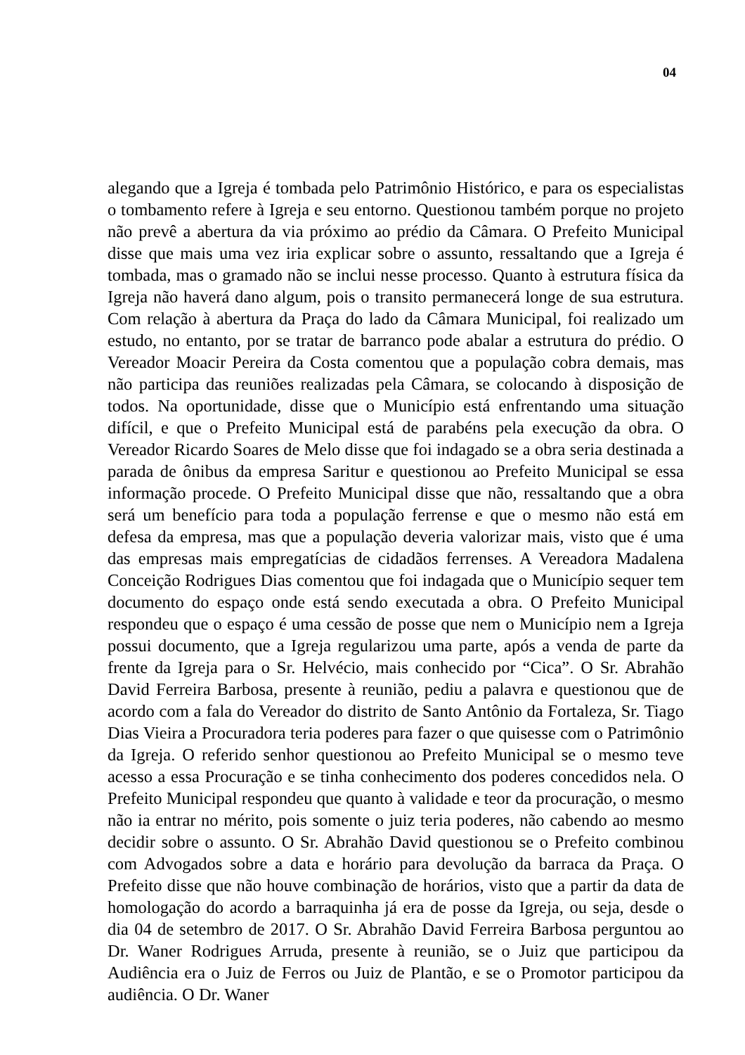04
alegando que a Igreja é tombada pelo Patrimônio Histórico, e para os especialistas o tombamento refere à Igreja e seu entorno. Questionou também porque no projeto não prevê a abertura da via próximo ao prédio da Câmara. O Prefeito Municipal disse que mais uma vez iria explicar sobre o assunto, ressaltando que a Igreja é tombada, mas o gramado não se inclui nesse processo. Quanto à estrutura física da Igreja não haverá dano algum, pois o transito permanecerá longe de sua estrutura. Com relação à abertura da Praça do lado da Câmara Municipal, foi realizado um estudo, no entanto, por se tratar de barranco pode abalar a estrutura do prédio. O Vereador Moacir Pereira da Costa comentou que a população cobra demais, mas não participa das reuniões realizadas pela Câmara, se colocando à disposição de todos. Na oportunidade, disse que o Município está enfrentando uma situação difícil, e que o Prefeito Municipal está de parabéns pela execução da obra. O Vereador Ricardo Soares de Melo disse que foi indagado se a obra seria destinada a parada de ônibus da empresa Saritur e questionou ao Prefeito Municipal se essa informação procede. O Prefeito Municipal disse que não, ressaltando que a obra será um benefício para toda a população ferrense e que o mesmo não está em defesa da empresa, mas que a população deveria valorizar mais, visto que é uma das empresas mais empregatícias de cidadãos ferrenses. A Vereadora Madalena Conceição Rodrigues Dias comentou que foi indagada que o Município sequer tem documento do espaço onde está sendo executada a obra. O Prefeito Municipal respondeu que o espaço é uma cessão de posse que nem o Município nem a Igreja possui documento, que a Igreja regularizou uma parte, após a venda de parte da frente da Igreja para o Sr. Helvécio, mais conhecido por “Cica”. O Sr. Abrahão David Ferreira Barbosa, presente à reunião, pediu a palavra e questionou que de acordo com a fala do Vereador do distrito de Santo Antônio da Fortaleza, Sr. Tiago Dias Vieira a Procuradora teria poderes para fazer o que quisesse com o Patrimônio da Igreja. O referido senhor questionou ao Prefeito Municipal se o mesmo teve acesso a essa Procuração e se tinha conhecimento dos poderes concedidos nela. O Prefeito Municipal respondeu que quanto à validade e teor da procuração, o mesmo não ia entrar no mérito, pois somente o juiz teria poderes, não cabendo ao mesmo decidir sobre o assunto. O Sr. Abrahão David questionou se o Prefeito combinou com Advogados sobre a data e horário para devolução da barraca da Praça. O Prefeito disse que não houve combinação de horários, visto que a partir da data de homologação do acordo a barraquinha já era de posse da Igreja, ou seja, desde o dia 04 de setembro de 2017. O Sr. Abrahão David Ferreira Barbosa perguntou ao Dr. Waner Rodrigues Arruda, presente à reunião, se o Juiz que participou da Audiência era o Juiz de Ferros ou Juiz de Plantão, e se o Promotor participou da audiência. O Dr. Waner